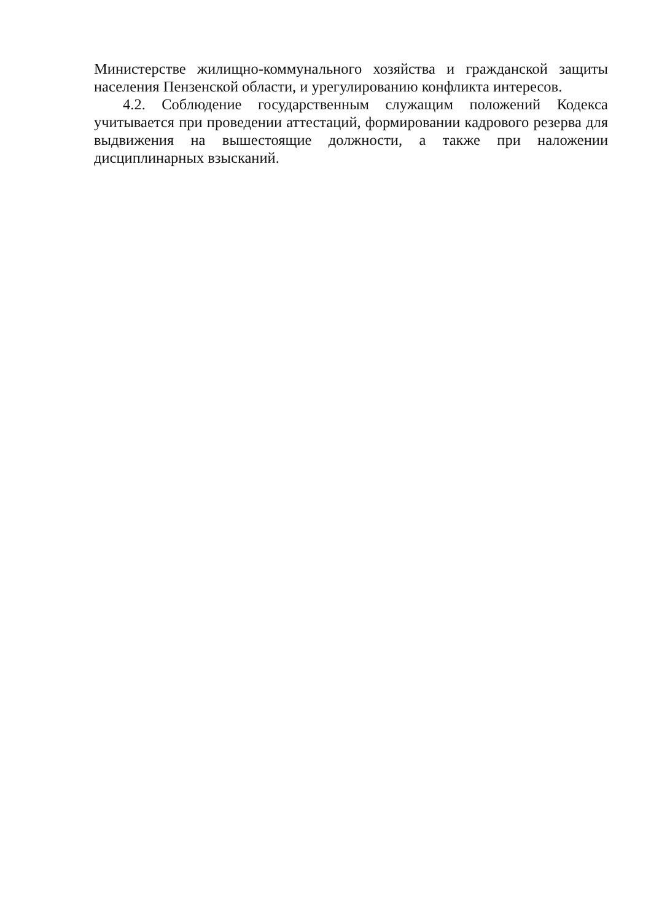Министерстве жилищно-коммунального хозяйства и гражданской защиты населения Пензенской области, и урегулированию конфликта интересов.
4.2. Соблюдение государственным служащим положений Кодекса учитывается при проведении аттестаций, формировании кадрового резерва для выдвижения на вышестоящие должности, а также при наложении дисциплинарных взысканий.